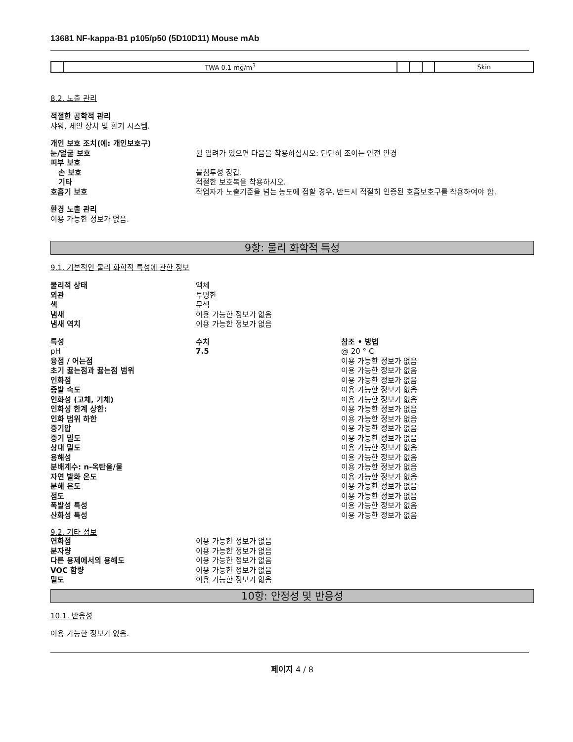13681 NF-kappa-B1 p105/p50 (5D10D11) Mouse mAb
| | TWA 0.1 mg/m<sup>3</sup> | | | | Skin |
8.2. 노출 관리
적절한 공학적 관리
샤워, 세안 장치 및 환기 시스템.
개인 보호 조치(예: 개인보호구)
눈/얼굴 보호 튈 염려가 있으면 다음을 착용하십시오: 단단히 조이는 안전 안경
피부 보호
손 보호 불침투성 장갑.
기타 적절한 보호복을 착용하시오.
호흡기 보호 작업자가 노출기준을 넘는 농도에 접할 경우, 반드시 적절히 인증된 호흡보호구를 착용하여야 함.
환경 노출 관리
이용 가능한 정보가 없음.
9항: 물리 화학적 특성
9.1. 기본적인 물리 화학적 특성에 관한 정보
물리적 상태 액체
외관 투명한
색 무색
냄새 이용 가능한 정보가 없음
냄새 역치 이용 가능한 정보가 없음
특성 수치 참조 • 방법
pH 7.5 @ 20 ° C
융점 / 어는점 이용 가능한 정보가 없음
초기 끓는점과 끓는점 범위 이용 가능한 정보가 없음
인화점 이용 가능한 정보가 없음
증발 속도 이용 가능한 정보가 없음
인화성 (고체, 기체) 이용 가능한 정보가 없음
인화성 한계 상한: 이용 가능한 정보가 없음
인화 범위 하한 이용 가능한 정보가 없음
증기압 이용 가능한 정보가 없음
증기 밀도 이용 가능한 정보가 없음
상대 밀도 이용 가능한 정보가 없음
용해성 이용 가능한 정보가 없음
분배계수: n-옥탄올/물 이용 가능한 정보가 없음
자연 발화 온도 이용 가능한 정보가 없음
분해 온도 이용 가능한 정보가 없음
점도 이용 가능한 정보가 없음
폭발성 특성 이용 가능한 정보가 없음
산화성 특성 이용 가능한 정보가 없음
9.2. 기타 정보
연화점 이용 가능한 정보가 없음
분자량 이용 가능한 정보가 없음
다른 용제에서의 용해도 이용 가능한 정보가 없음
VOC 함량 이용 가능한 정보가 없음
밀도 이용 가능한 정보가 없음
10항: 안정성 및 반응성
10.1. 반응성
이용 가능한 정보가 없음.
페이지 4 / 8